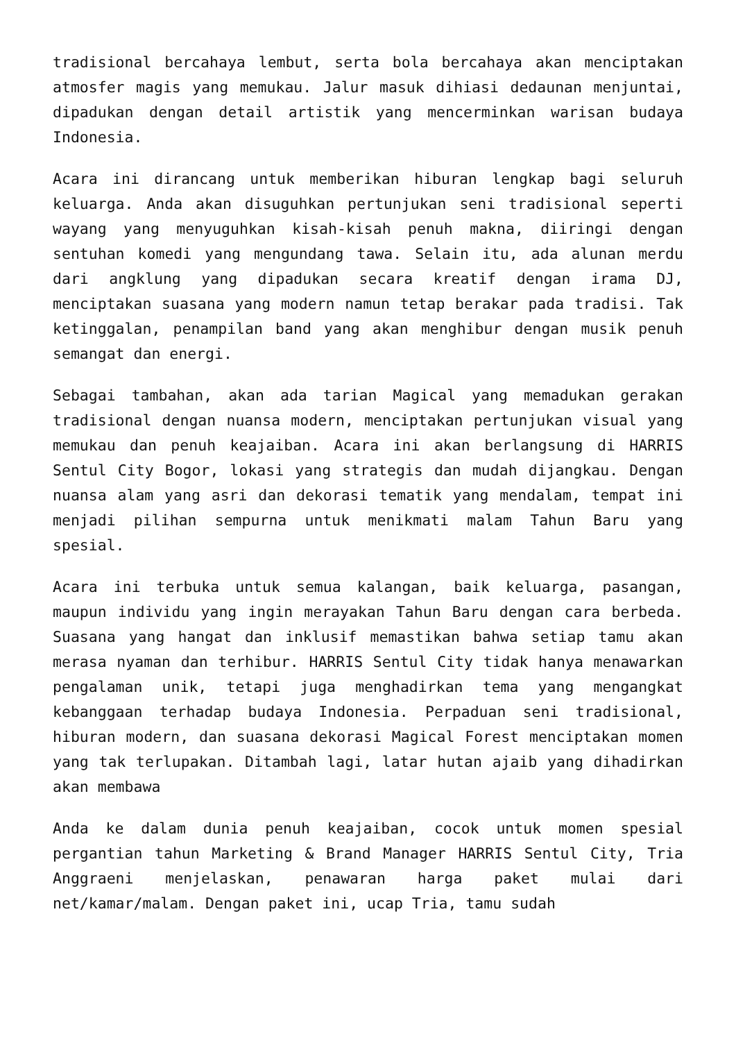tradisional bercahaya lembut, serta bola bercahaya akan menciptakan atmosfer magis yang memukau. Jalur masuk dihiasi dedaunan menjuntai, dipadukan dengan detail artistik yang mencerminkan warisan budaya Indonesia.
Acara ini dirancang untuk memberikan hiburan lengkap bagi seluruh keluarga. Anda akan disuguhkan pertunjukan seni tradisional seperti wayang yang menyuguhkan kisah-kisah penuh makna, diiringi dengan sentuhan komedi yang mengundang tawa. Selain itu, ada alunan merdu dari angklung yang dipadukan secara kreatif dengan irama DJ, menciptakan suasana yang modern namun tetap berakar pada tradisi. Tak ketinggalan, penampilan band yang akan menghibur dengan musik penuh semangat dan energi.
Sebagai tambahan, akan ada tarian Magical yang memadukan gerakan tradisional dengan nuansa modern, menciptakan pertunjukan visual yang memukau dan penuh keajaiban. Acara ini akan berlangsung di HARRIS Sentul City Bogor, lokasi yang strategis dan mudah dijangkau. Dengan nuansa alam yang asri dan dekorasi tematik yang mendalam, tempat ini menjadi pilihan sempurna untuk menikmati malam Tahun Baru yang spesial.
Acara ini terbuka untuk semua kalangan, baik keluarga, pasangan, maupun individu yang ingin merayakan Tahun Baru dengan cara berbeda. Suasana yang hangat dan inklusif memastikan bahwa setiap tamu akan merasa nyaman dan terhibur. HARRIS Sentul City tidak hanya menawarkan pengalaman unik, tetapi juga menghadirkan tema yang mengangkat kebanggaan terhadap budaya Indonesia. Perpaduan seni tradisional, hiburan modern, dan suasana dekorasi Magical Forest menciptakan momen yang tak terlupakan. Ditambah lagi, latar hutan ajaib yang dihadirkan akan membawa
Anda ke dalam dunia penuh keajaiban, cocok untuk momen spesial pergantian tahun Marketing & Brand Manager HARRIS Sentul City, Tria Anggraeni menjelaskan, penawaran harga paket mulai dari net/kamar/malam. Dengan paket ini, ucap Tria, tamu sudah